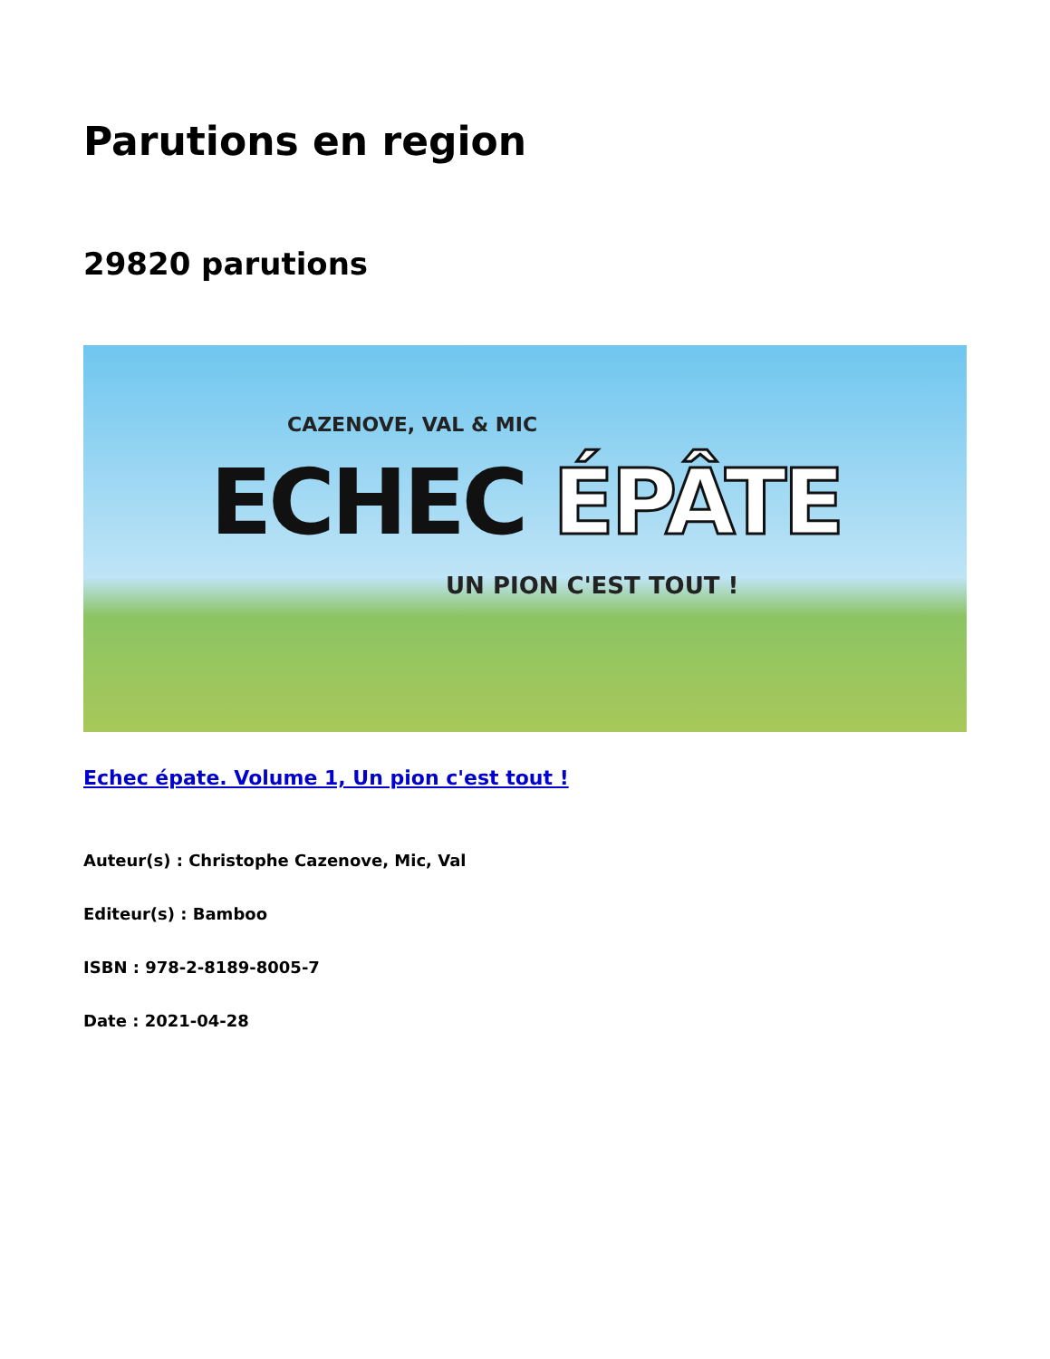Parutions en region
29820 parutions
CAZENOVE, VAL & MIC
ECHEC ÉPÂTE
UN PION C'EST TOUT !
Echec épate. Volume 1, Un pion c'est tout !
Auteur(s) : Christophe Cazenove, Mic, Val
Editeur(s) : Bamboo
ISBN : 978-2-8189-8005-7
Date : 2021-04-28